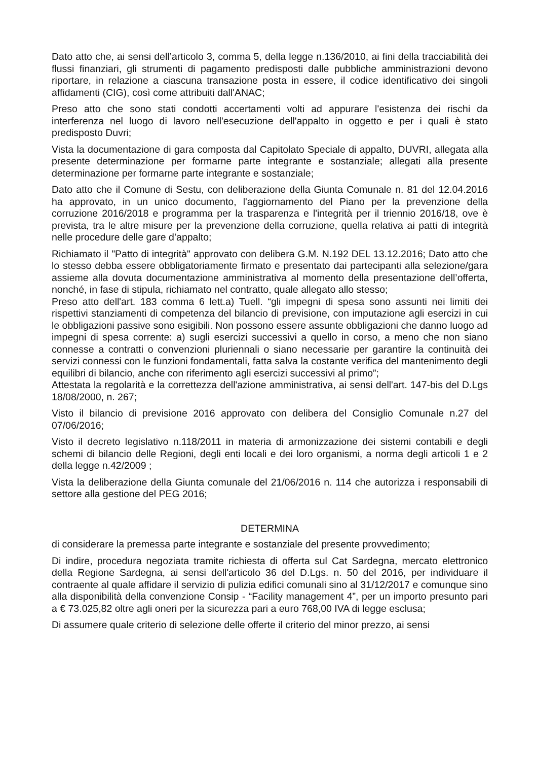Dato atto che, ai sensi dell’articolo 3, comma 5, della legge n.136/2010, ai fini della tracciabilità dei flussi finanziari, gli strumenti di pagamento predisposti dalle pubbliche amministrazioni devono riportare, in relazione a ciascuna transazione posta in essere, il codice identificativo dei singoli affidamenti (CIG), così come attribuiti dall'ANAC;
Preso atto che sono stati condotti accertamenti volti ad appurare l'esistenza dei rischi da interferenza nel luogo di lavoro nell'esecuzione dell'appalto in oggetto e per i quali è stato predisposto Duvri;
Vista la documentazione di gara composta dal Capitolato Speciale di appalto, DUVRI, allegata alla presente determinazione per formarne parte integrante e sostanziale; allegati alla presente determinazione per formarne parte integrante e sostanziale;
Dato atto che il Comune di Sestu, con deliberazione della Giunta Comunale n. 81 del 12.04.2016 ha approvato, in un unico documento, l'aggiornamento del Piano per la prevenzione della corruzione 2016/2018 e programma per la trasparenza e l'integrità per il triennio 2016/18, ove è prevista, tra le altre misure per la prevenzione della corruzione, quella relativa ai patti di integrità nelle procedure delle gare d’appalto;
Richiamato il "Patto di integrità" approvato con delibera G.M. N.192 DEL 13.12.2016; Dato atto che lo stesso debba essere obbligatoriamente firmato e presentato dai partecipanti alla selezione/gara assieme alla dovuta documentazione amministrativa al momento della presentazione dell’offerta, nonché, in fase di stipula, richiamato nel contratto, quale allegato allo stesso;
Preso atto dell'art. 183 comma 6 lett.a) Tuell. “gli impegni di spesa sono assunti nei limiti dei rispettivi stanziamenti di competenza del bilancio di previsione, con imputazione agli esercizi in cui le obbligazioni passive sono esigibili. Non possono essere assunte obbligazioni che danno luogo ad impegni di spesa corrente: a) sugli esercizi successivi a quello in corso, a meno che non siano connesse a contratti o convenzioni pluriennali o siano necessarie per garantire la continuità dei servizi connessi con le funzioni fondamentali, fatta salva la costante verifica del mantenimento degli equilibri di bilancio, anche con riferimento agli esercizi successivi al primo”;
Attestata la regolarità e la correttezza dell'azione amministrativa, ai sensi dell'art. 147-bis del D.Lgs 18/08/2000, n. 267;
Visto il bilancio di previsione 2016 approvato con delibera del Consiglio Comunale n.27 del 07/06/2016;
Visto il decreto legislativo n.118/2011 in materia di armonizzazione dei sistemi contabili e degli schemi di bilancio delle Regioni, degli enti locali e dei loro organismi, a norma degli articoli 1 e 2 della legge n.42/2009 ;
Vista la deliberazione della Giunta comunale del 21/06/2016 n. 114 che autorizza i responsabili di settore alla gestione del PEG 2016;
DETERMINA
di considerare la premessa parte integrante e sostanziale del presente provvedimento;
Di indire, procedura negoziata tramite richiesta di offerta sul Cat Sardegna, mercato elettronico della Regione Sardegna, ai sensi dell'articolo 36 del D.Lgs. n. 50 del 2016, per individuare il contraente al quale affidare il servizio di pulizia edifici comunali sino al 31/12/2017 e comunque sino alla disponibilità della convenzione Consip - “Facility management 4”, per un importo presunto pari a € 73.025,82 oltre agli oneri per la sicurezza pari a euro 768,00 IVA di legge esclusa;
Di assumere quale criterio di selezione delle offerte il criterio del minor prezzo, ai sensi